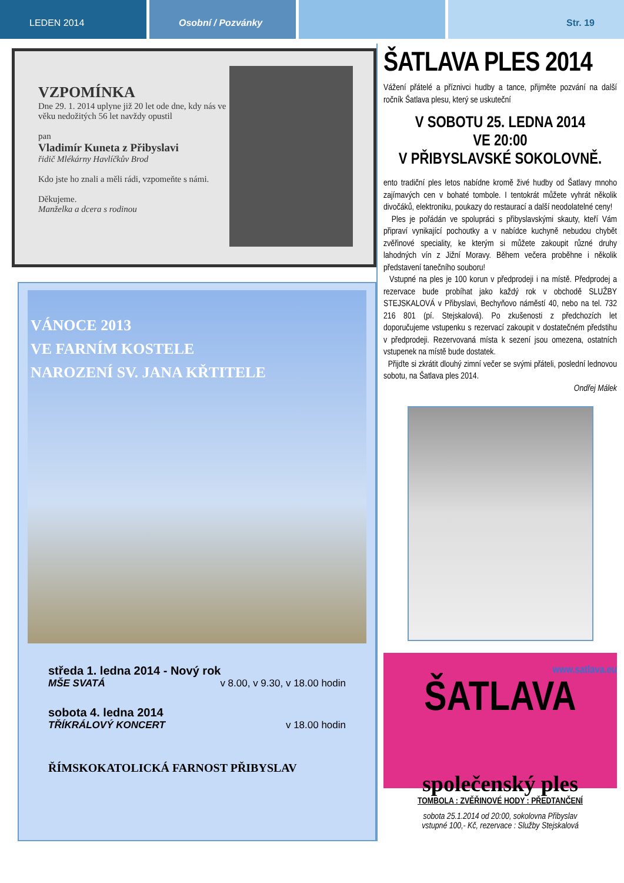LEDEN 2014 Osobní / Pozvánky Str. 19
VZPOMÍNKA
Dne 29. 1. 2014 uplyne již 20 let ode dne, kdy nás ve věku nedožitých 56 let navždy opustil
pan
Vladimír Kuneta z Přibyslavi
řidič Mlékárny Havlíčkův Brod
Kdo jste ho znali a měli rádi, vzpomeňte s námi.
Děkujeme.
Manželka a dcera s rodinou
VÁNOCE 2013
VE FARNÍM KOSTELE
NAROZENÍ SV. JANA KŘTITELE
středa 1. ledna 2014 - Nový rok
MŠE SVATÁ v 8.00, v 9.30, v 18.00 hodin
sobota 4. ledna 2014
TŘÍKRÁLOVÝ KONCERT v 18.00 hodin
ŘÍMSKOKATOLICKÁ FARNOST PŘIBYSLAV
ŠATLAVA PLES 2014
Vážení přátelé a příznivci hudby a tance, přijměte pozvání na další ročník Šatlava plesu, který se uskuteční
V SOBOTU 25. LEDNA 2014
VE 20:00
V PŘIBYSLAVSKÉ SOKOLOVNĚ.
ento tradiční ples letos nabídne kromě živé hudby od Šatlavy mnoho zajímavých cen v bohaté tombole. I tentokrát můžete vyhrát několik divočáků, elektroniku, poukazy do restaurací a další neodolatelné ceny!
Ples je pořádán ve spolupráci s přibyslavskými skauty, kteří Vám připraví vynikající pochoutky a v nabídce kuchyně nebudou chybět zvěřinové speciality, ke kterým si můžete zakoupit různé druhy lahodných vín z Jižní Moravy. Během večera proběhne i několik představení tanečního souboru!
Vstupné na ples je 100 korun v předprodeji i na místě. Předprodej a rezervace bude probíhat jako každý rok v obchodě SLUŽBY STEJSKALOVÁ v Přibyslavi, Bechyňovo náměstí 40, nebo na tel. 732 216 801 (pí. Stejskalová). Po zkušenosti z předchozích let doporučujeme vstupenku s rezervací zakoupit v dostatečném předstihu v předprodeji. Rezervovaná místa k sezení jsou omezena, ostatních vstupenek na místě bude dostatek.
Přijďte si zkrátit dlouhý zimní večer se svými přáteli, poslední lednovou sobotu, na Šatlava ples 2014.
Ondřej Málek
www.satlava.eu
ŠATLAVA
společenský ples
TOMBOLA : ZVĚŘINOVÉ HODY : PŘEDTANČENÍ
sobota 25.1.2014 od 20:00, sokolovna Přibyslav
vstupné 100,- Kč, rezervace : Služby Stejskalová